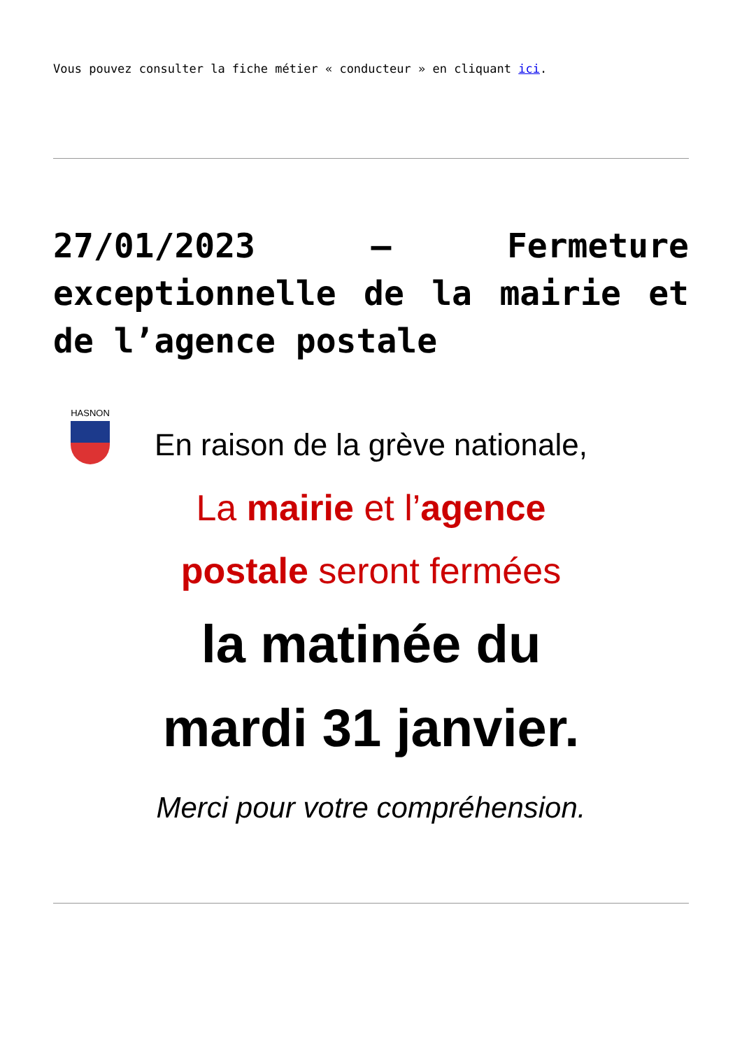Vous pouvez consulter la fiche métier « conducteur » en cliquant ici.
27/01/2023 – Fermeture exceptionnelle de la mairie et de l’agence postale
HASNON
En raison de la grève nationale,
La mairie et l’agence
postale seront fermées
la matinée du
mardi 31 janvier.
Merci pour votre compréhension.